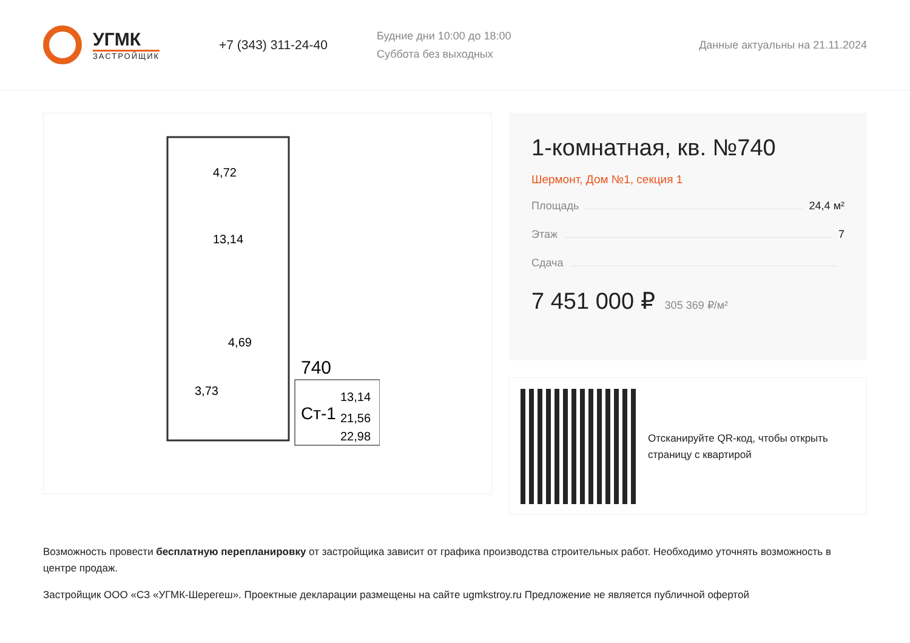УГМК
ЗАСТРОЙЩИК
+7 (343) 311-24-40
Будние дни 10:00 до 18:00
Суббота без выходных
Данные актуальны на 21.11.2024
4,72
13,14
4,69
3,73
740
Ст-1
13,14
21,56
22,98
1-комнатная, кв. №740
Шермонт, Дом №1, секция 1
Площадь 24,4 м²
Этаж 7
Сдача
7 451 000 ₽ 305 369 ₽/м²
Отсканируйте QR-код, чтобы открыть
страницу с квартирой
Возможность провести бесплатную перепланировку от застройщика зависит от графика производства строительных работ. Необходимо уточнять возможность в центре продаж.
Застройщик ООО «СЗ «УГМК-Шерегеш». Проектные декларации размещены на сайте ugmkstroy.ru Предложение не является публичной офертой